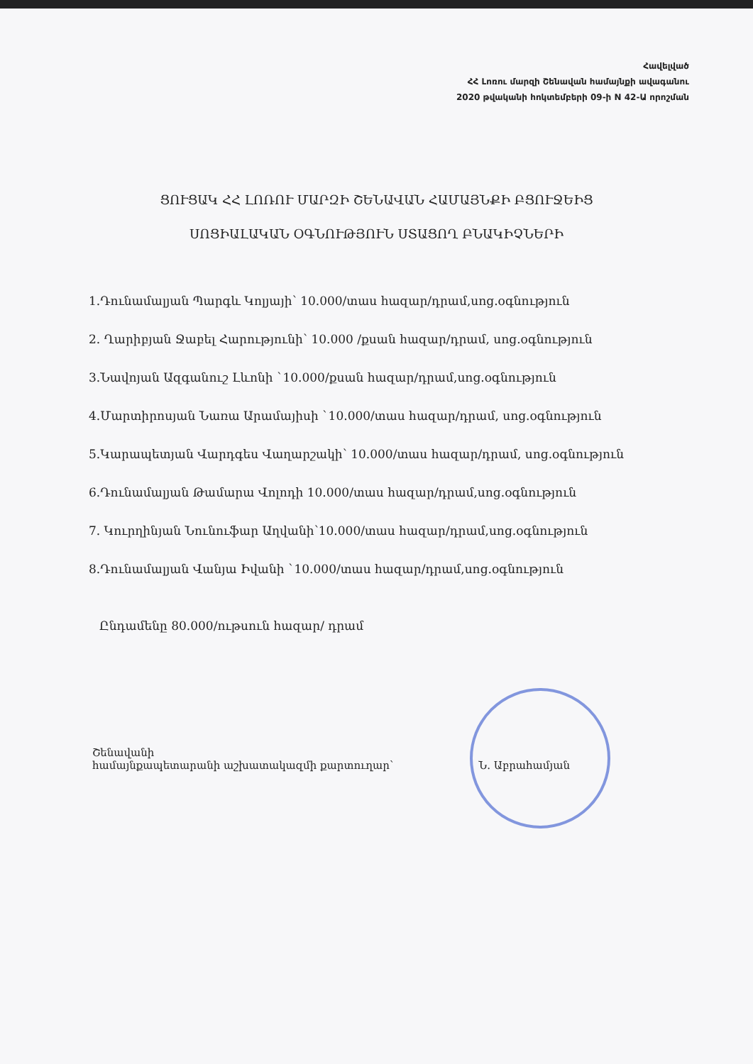Հավելված
ՀՀ Լոռու մարզի Շենավան համայնքի ավագանու
2020 թվականի հոկտեմբերի 09-ի N 42-Ա որոշման
ՑՈՒՑԱԿ ՀՀ ԼՈՌՈՒ ՄԱՐԶԻ ՇԵՆԱՎԱՆ ՀԱՄԱՅՆՔԻ ԲՑՈՒՋԵԻՑ
ՍՈՑԻԱԼԱԿԱՆ ՕԳՆՈՒԹՅՈՒՆ ՍՏԱՑՈՂ ԲՆԱԿԻՉՆԵՐԻ
1.Դունամալյան Պարգև Կոլյայի՝ 10.000/տաս հազար/դրամ,սոց.օգնություն
2. Ղարիբյան Ջաբել Հարությունի՝ 10.000 /քսան հազար/դրամ, սոց.օգնություն
3.Նավոյան Ազգանուշ Լևոնի `10.000/քսան հազար/դրամ,սոց.օգնություն
4.Մարտիրոսյան Նառա Արամայիսի `10.000/տաս հազար/դրամ, սոց.օգնություն
5.Կարապետյան Վարդգես Վաղարշակի՝ 10.000/տաս հազար/դրամ, սոց.օգնություն
6.Դունամալյան Թամարա Վոլոդի 10.000/տաս հազար/դրամ,սոց.օգնություն
7. Կուրղինյան Նունուֆար Աղվանի՝10.000/տաս հազար/դրամ,սոց.օգնություն
8.Դունամալյան Վանյա Իվանի `10.000/տաս հազար/դրամ,սոց.օգնություն
Ընդամենը 80.000/ութսուն հազար/ դրամ
Շենավանի
համայնքապետարանի աշխատակազմի քարտուղար՝
Ն. Աբրահամյան